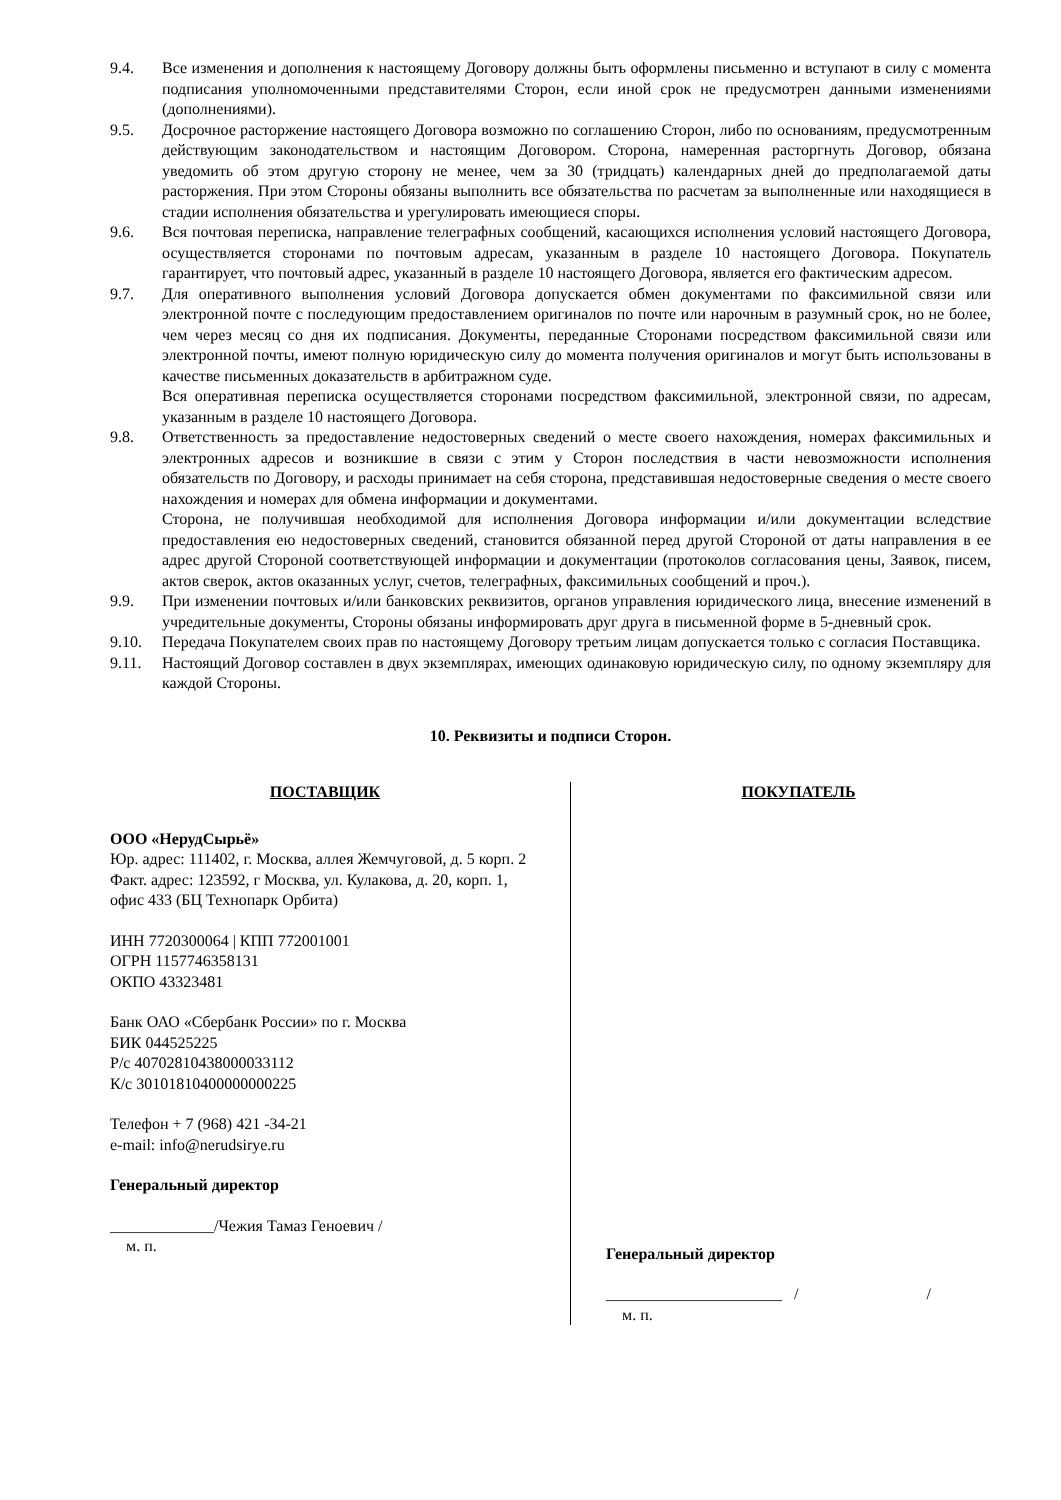9.4. Все изменения и дополнения к настоящему Договору должны быть оформлены письменно и вступают в силу с момента подписания уполномоченными представителями Сторон, если иной срок не предусмотрен данными изменениями (дополнениями).
9.5. Досрочное расторжение настоящего Договора возможно по соглашению Сторон, либо по основаниям, предусмотренным действующим законодательством и настоящим Договором. Сторона, намеренная расторгнуть Договор, обязана уведомить об этом другую сторону не менее, чем за 30 (тридцать) календарных дней до предполагаемой даты расторжения. При этом Стороны обязаны выполнить все обязательства по расчетам за выполненные или находящиеся в стадии исполнения обязательства и урегулировать имеющиеся споры.
9.6. Вся почтовая переписка, направление телеграфных сообщений, касающихся исполнения условий настоящего Договора, осуществляется сторонами по почтовым адресам, указанным в разделе 10 настоящего Договора. Покупатель гарантирует, что почтовый адрес, указанный в разделе 10 настоящего Договора, является его фактическим адресом.
9.7. Для оперативного выполнения условий Договора допускается обмен документами по факсимильной связи или электронной почте с последующим предоставлением оригиналов по почте или нарочным в разумный срок, но не более, чем через месяц со дня их подписания. Документы, переданные Сторонами посредством факсимильной связи или электронной почты, имеют полную юридическую силу до момента получения оригиналов и могут быть использованы в качестве письменных доказательств в арбитражном суде.
Вся оперативная переписка осуществляется сторонами посредством факсимильной, электронной связи, по адресам, указанным в разделе 10 настоящего Договора.
9.8. Ответственность за предоставление недостоверных сведений о месте своего нахождения, номерах факсимильных и электронных адресов и возникшие в связи с этим у Сторон последствия в части невозможности исполнения обязательств по Договору, и расходы принимает на себя сторона, представившая недостоверные сведения о месте своего нахождения и номерах для обмена информации и документами.
Сторона, не получившая необходимой для исполнения Договора информации и/или документации вследствие предоставления ею недостоверных сведений, становится обязанной перед другой Стороной от даты направления в ее адрес другой Стороной соответствующей информации и документации (протоколов согласования цены, Заявок, писем, актов сверок, актов оказанных услуг, счетов, телеграфных, факсимильных сообщений и проч.).
9.9. При изменении почтовых и/или банковских реквизитов, органов управления юридического лица, внесение изменений в учредительные документы, Стороны обязаны информировать друг друга в письменной форме в 5-дневный срок.
9.10. Передача Покупателем своих прав по настоящему Договору третьим лицам допускается только с согласия Поставщика.
9.11. Настоящий Договор составлен в двух экземплярах, имеющих одинаковую юридическую силу, по одному экземпляру для каждой Стороны.
10. Реквизиты и подписи Сторон.
ПОСТАВЩИК
ООО «НерудСырьё»
Юр. адрес: 111402, г. Москва, аллея Жемчуговой, д. 5 корп. 2
Факт. адрес: 123592, г Москва, ул. Кулакова, д. 20, корп. 1, офис 433 (БЦ Технопарк Орбита)
ИНН 7720300064 | КПП 772001001
ОГРН 1157746358131
ОКПО 43323481
Банк ОАО «Сбербанк России» по г. Москва
БИК 044525225
Р/с 40702810438000033112
К/с 30101810400000000225
Телефон + 7 (968) 421 -34-21
e-mail: info@nerudsirye.ru
Генеральный директор
_____________/Чежия Тамаз Геноевич /
м. п.
ПОКУПАТЕЛЬ
Генеральный директор
______________________ / /
м. п.